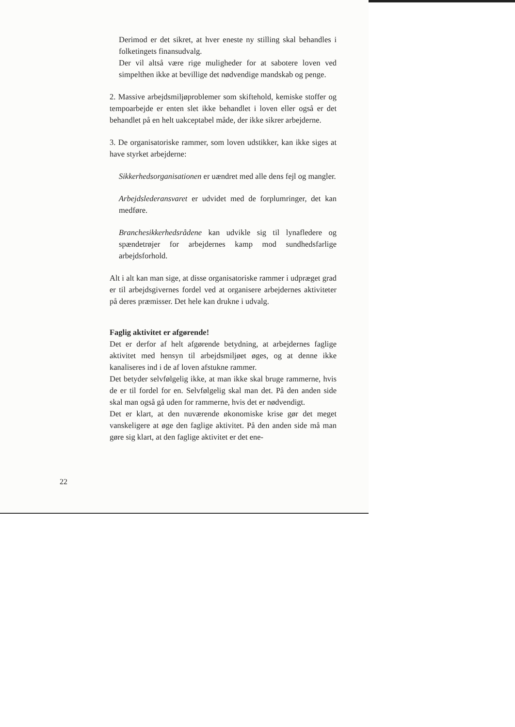Derimod er det sikret, at hver eneste ny stilling skal behandles i folketingets finansudvalg.
Der vil altså være rige muligheder for at sabotere loven ved simpelthen ikke at bevillige det nødvendige mandskab og penge.
2. Massive arbejdsmiljøproblemer som skiftehold, kemiske stoffer og tempoarbejde er enten slet ikke behandlet i loven eller også er det behandlet på en helt uakceptabel måde, der ikke sikrer arbejderne.
3. De organisatoriske rammer, som loven udstikker, kan ikke siges at have styrket arbejderne:
Sikkerhedsorganisationen er uændret med alle dens fejl og mangler.
Arbejdslederansvaret er udvidet med de forplumringer, det kan medføre.
Branchesikkerhedsrådene kan udvikle sig til lynafledere og spændetrøjer for arbejdernes kamp mod sundhedsfarlige arbejdsforhold.
Alt i alt kan man sige, at disse organisatoriske rammer i udpræget grad er til arbejdsgivernes fordel ved at organisere arbejdernes aktiviteter på deres præmisser. Det hele kan drukne i udvalg.
Faglig aktivitet er afgørende!
Det er derfor af helt afgørende betydning, at arbejdernes faglige aktivitet med hensyn til arbejdsmiljøet øges, og at denne ikke kanaliseres ind i de af loven afstukne rammer.
Det betyder selvfølgelig ikke, at man ikke skal bruge rammerne, hvis de er til fordel for en. Selvfølgelig skal man det. På den anden side skal man også gå uden for rammerne, hvis det er nødvendigt.
Det er klart, at den nuværende økonomiske krise gør det meget vanskeligere at øge den faglige aktivitet. På den anden side må man gøre sig klart, at den faglige aktivitet er det ene-
22